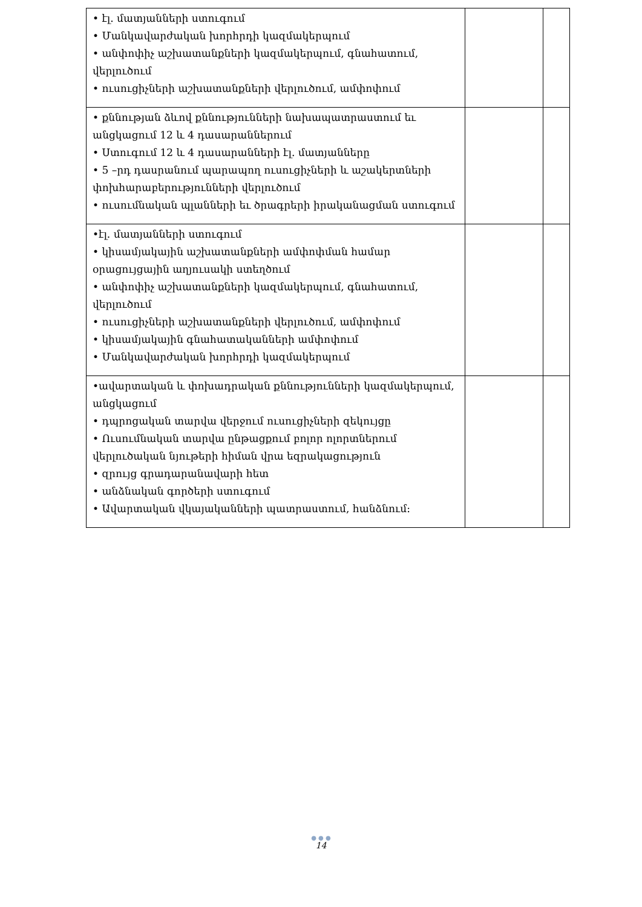| • էլ. մատյանների ստուգում • Մանկավարժական խորհրդի կազմակերպում • անփոփիչ աշխատանքների կազմակերպում, գնահատում, վերլուծում • ուսուցիչների աշխատանքների վերլուծում, ամփոփում | | |
| • քննության ձևով քննությունների նախապատրաստում եւ անցկացում 12 և 4 դասարաններում • Ստուգում 12 և 4 դասարանների էլ. մատյանները • 5 –րդ դասրանում պարապող ուսուցիչների և աշակերտների փոխհարաբերությունների վերլուծում • ուսումնական պլանների եւ ծրագրերի իրականացման ստուգում | | |
| •էլ. մատյանների ստուգում • կիսամյակային աշխատանքների ամփոփման համար օրացույցային աղյուսակի ստեղծում • անփոփիչ աշխատանքների կազմակերպում, գնահատում, վերլուծում • ուսուցիչների աշխատանքների վերլուծում, ամփոփում • կիսամյակային գնահատականների ամփոփում • Մանկավարժական խորհրդի կազմակերպում | | |
| •ավարտական և փոխադրական քննությունների կազմակերպում, անցկացում • դպրոցական տարվա վերջում ուսուցիչների զեկույցը • Ուսումնական տարվա ընթացքում բոլոր ոլորտներում վերլուծական նյութերի հիման վրա եզրակացություն • զրույց գրադարանավարի հետ • անձնական գործերի ստուգում • Ավարտական վկայականների պատրաստում, հանձնում: | | |
● ● ●
14